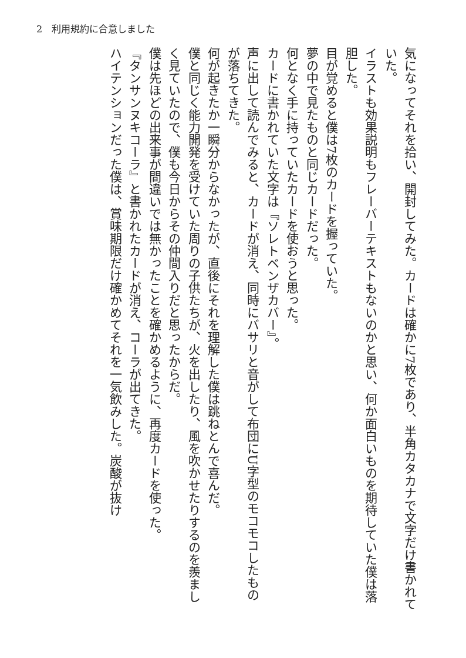2　利用規約に合意しました
気になってそれを拾い、開封してみた。カードは確かに7枚であり、半角カタカナで文字だけ書かれていた。
イラストも効果説明もフレーバーテキストもないのかと思い、何か面白いものを期待していた僕は落胆した。
目が覚めると僕は7枚のカードを握っていた。
夢の中で見たものと同じカードだった。
何となく手に持っていたカードを使おうと思った。
カードに書かれていた文字は『ソレトベンザカバー』。
声に出して読んでみると、カードが消え、同時にバサリと音がして布団にU字型のモコモコしたものが落ちてきた。
何が起きたか一瞬分からなかったが、直後にそれを理解した僕は跳ねとんで喜んだ。
僕と同じく能力開発を受けていた周りの子供たちが、火を出したり、風を吹かせたりするのを羨ましく見ていたので、僕も今日からその仲間入りだと思ったからだ。
僕は先ほどの出来事が間違いでは無かったことを確かめるように、再度カードを使った。
『タンサンヌキコーラ』と書かれたカードが消え、コーラが出てきた。
ハイテンションだった僕は、賞味期限だけ確かめてそれを一気飲みした。炭酸が抜け